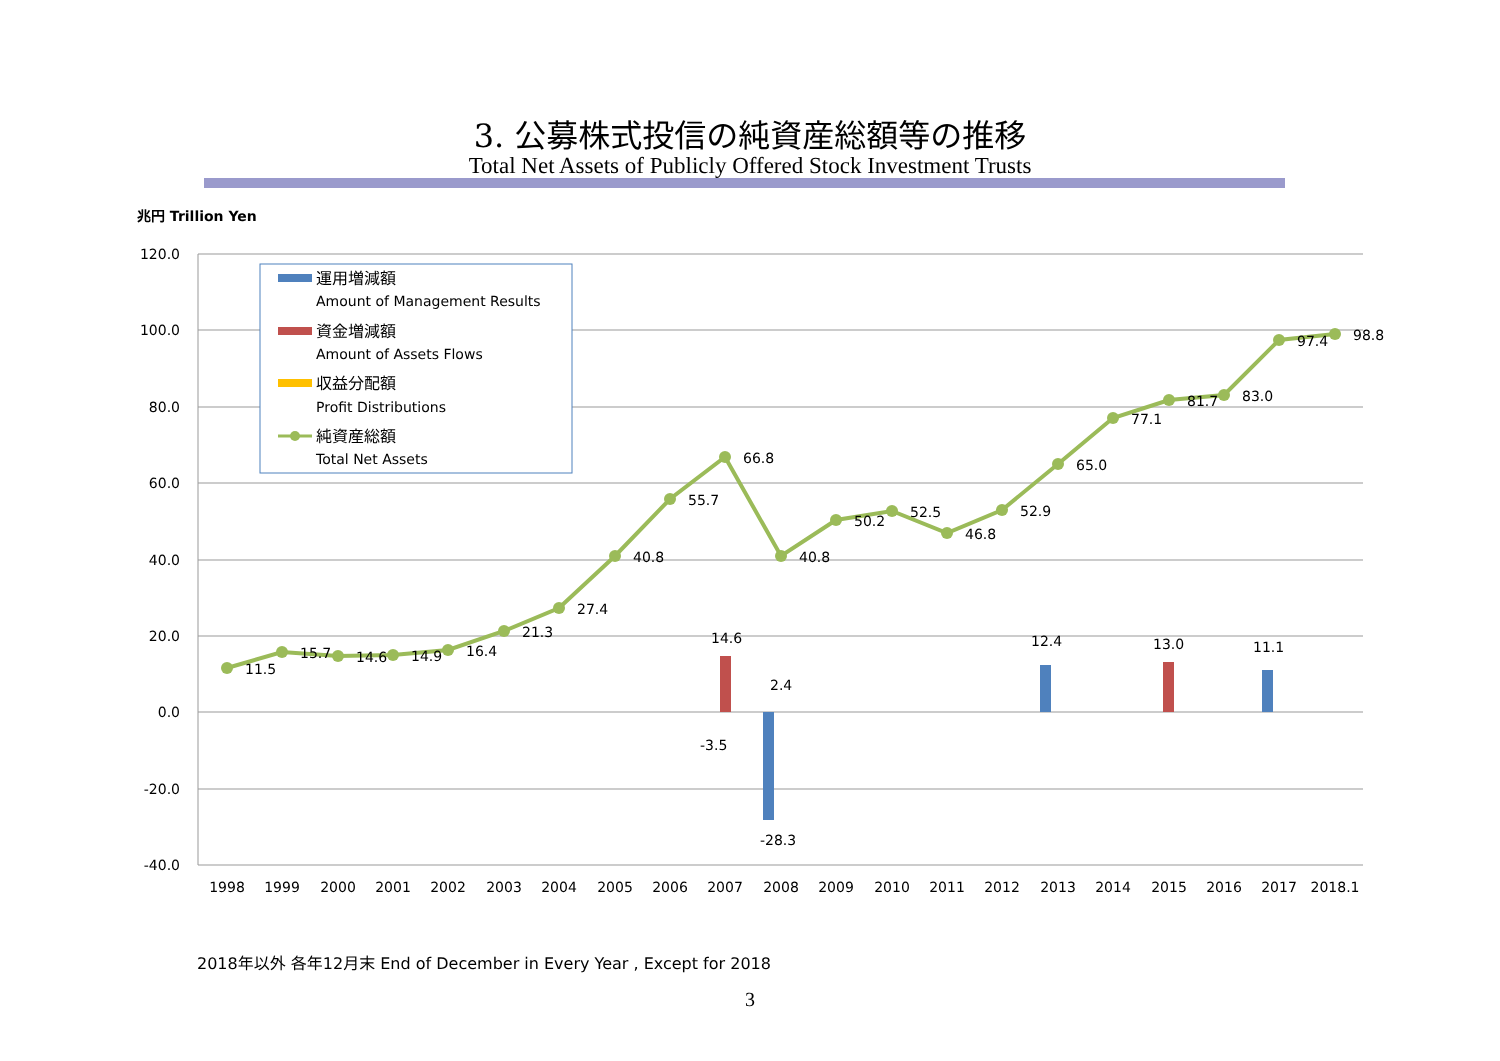3. 公募株式投信の純資産総額等の推移
Total Net Assets of Publicly Offered Stock Investment Trusts
兆円 Trillion Yen
120.0
100.0
80.0
60.0
40.0
20.0
0.0
-20.0
-40.0
1998
1999
2000
2001
2002
2003
2004
2005
2006
2007
2008
2009
2010
2011
2012
2013
2014
2015
2016
2017
2018.1
11.5
15.7
14.6
14.9
16.4
21.3
27.4
40.8
55.7
66.8
40.8
50.2
52.5
46.8
52.9
65.0
77.1
81.7
83.0
97.4
98.8
-28.3
-3.5
14.6
13.0
12.4
11.1
2.4
運用増減額
Amount of Management Results
資金増減額
Amount of Assets Flows
収益分配額
Profit Distributions
純資産総額
Total Net Assets
2018年以外 各年12月末 End of December in Every Year , Except for 2018
3